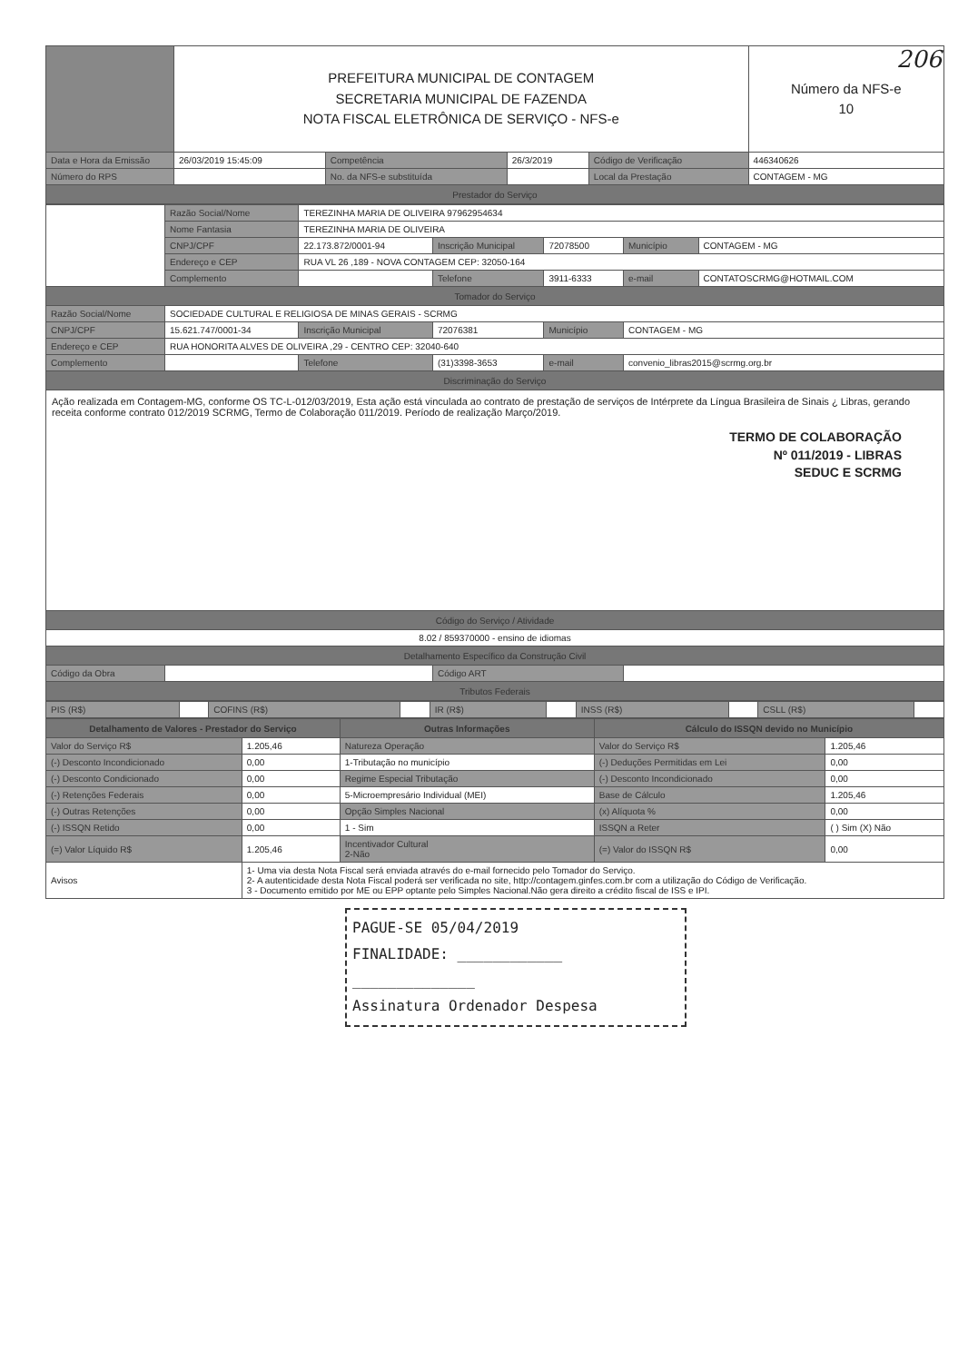206
| | PREFEITURA MUNICIPAL DE CONTAGEM SECRETARIA MUNICIPAL DE FAZENDA NOTA FISCAL ELETRÔNICA DE SERVIÇO - NFS-e | | | | | Número da NFS-e 10 |
| Data e Hora da Emissão | 26/03/2019 15:45:09 | Competência | 26/3/2019 | Código de Verificação | 446340626 | |
| Número do RPS | | No. da NFS-e substituída | | Local da Prestação | CONTAGEM - MG | |
| Prestador do Serviço | | | | | | |
| | Razão Social/Nome | TEREZINHA MARIA DE OLIVEIRA 97962954634 | | | | |
| | Nome Fantasia | TEREZINHA MARIA DE OLIVEIRA | | | | |
| | CNPJ/CPF | 22.173.872/0001-94 | Inscrição Municipal | 72078500 | Município | CONTAGEM - MG |
| | Endereço e CEP | RUA VL 26 ,189 - NOVA CONTAGEM CEP: 32050-164 | | | | |
| | Complemento | | Telefone | 3911-6333 | e-mail | CONTATOSCRMG@HOTMAIL.COM |
| Tomador do Serviço | | | | | | |
| Razão Social/Nome | SOCIEDADE CULTURAL E RELIGIOSA DE MINAS GERAIS - SCRMG | | | | | |
| CNPJ/CPF | 15.621.747/0001-34 | Inscrição Municipal | 72076381 | Município | CONTAGEM - MG | |
| Endereço e CEP | RUA HONORITA ALVES DE OLIVEIRA ,29 - CENTRO CEP: 32040-640 | | | | | |
| Complemento | | Telefone | (31)3398-3653 | e-mail | convenio_libras2015@scrmg.org.br | |
| Discriminação do Serviço | | | | | | |
| Ação realizada em Contagem-MG, conforme OS TC-L-012/03/2019, Esta ação está vinculada ao contrato de prestação de serviços de Intérprete da Língua Brasileira de Sinais ¿ Libras, gerando receita conforme contrato 012/2019 SCRMG, Termo de Colaboração 011/2019. Período de realização Março/2019. TERMO DE COLABORAÇÃO Nº 011/2019 - LIBRAS SEDUC E SCRMG | | | | | | |
| Código do Serviço / Atividade | | | | | | |
| 8.02 / 859370000 - ensino de idiomas | | | | | | |
| Detalhamento Específico da Construção Civil | | | | | | |
| Código da Obra | | | Código ART | | | |
| Tributos Federais | | | | | | |
| PIS (R$) | | COFINS (R$) | | IR (R$) | | INSS (R$) | | CSLL (R$) | |
| Detalhamento de Valores - Prestador do Serviço | | Outras Informações | Cálculo do ISSQN devido no Município | |
| --- | --- | --- | --- | --- |
| Valor do Serviço R$ | 1.205,46 | Natureza Operação | Valor do Serviço R$ | 1.205,46 |
| (-) Desconto Incondicionado | 0,00 | 1-Tributação no município | (-) Deduções Permitidas em Lei | 0,00 |
| (-) Desconto Condicionado | 0,00 | Regime Especial Tributação | (-) Desconto Incondicionado | 0,00 |
| (-) Retenções Federais | 0,00 | 5-Microempresário Individual (MEI) | Base de Cálculo | 1.205,46 |
| (-) Outras Retenções | 0,00 | Opção Simples Nacional | (x) Alíquota % | 0,00 |
| (-) ISSQN Retido | 0,00 | 1 - Sim | ISSQN a Reter | ( ) Sim (X) Não |
| (=) Valor Líquido R$ | 1.205,46 | Incentivador Cultural 2-Não | (=) Valor do ISSQN R$ | 0,00 |
| Avisos | 1- Uma via desta Nota Fiscal será enviada através do e-mail fornecido pelo Tomador do Serviço. 2- A autenticidade desta Nota Fiscal poderá ser verificada no site, http://contagem.ginfes.com.br com a utilização do Código de Verificação. 3 - Documento emitido por ME ou EPP optante pelo Simples Nacional.Não gera direito a crédito fiscal de ISS e IPI. | | | |
PAGUE-SE 05/04/2019
FINALIDADE: ____________
______________
Assinatura Ordenador Despesa